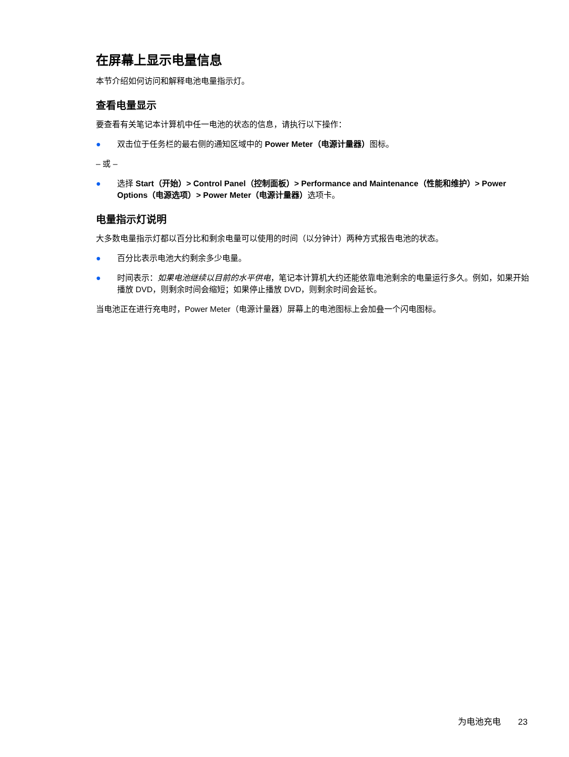在屏幕上显示电量信息
本节介绍如何访问和解释电池电量指示灯。
查看电量显示
要查看有关笔记本计算机中任一电池的状态的信息，请执行以下操作：
● 双击位于任务栏的最右侧的通知区域中的 Power Meter（电源计量器）图标。
– 或 –
● 选择 Start（开始）> Control Panel（控制面板）> Performance and Maintenance（性能和维护）> Power Options（电源选项）> Power Meter（电源计量器）选项卡。
电量指示灯说明
大多数电量指示灯都以百分比和剩余电量可以使用的时间（以分钟计）两种方式报告电池的状态。
● 百分比表示电池大约剩余多少电量。
● 时间表示：如果电池继续以目前的水平供电，笔记本计算机大约还能依靠电池剩余的电量运行多久。例如，如果开始播放 DVD，则剩余时间会缩短；如果停止播放 DVD，则剩余时间会延长。
当电池正在进行充电时，Power Meter（电源计量器）屏幕上的电池图标上会加叠一个闪电图标。
为电池充电 23